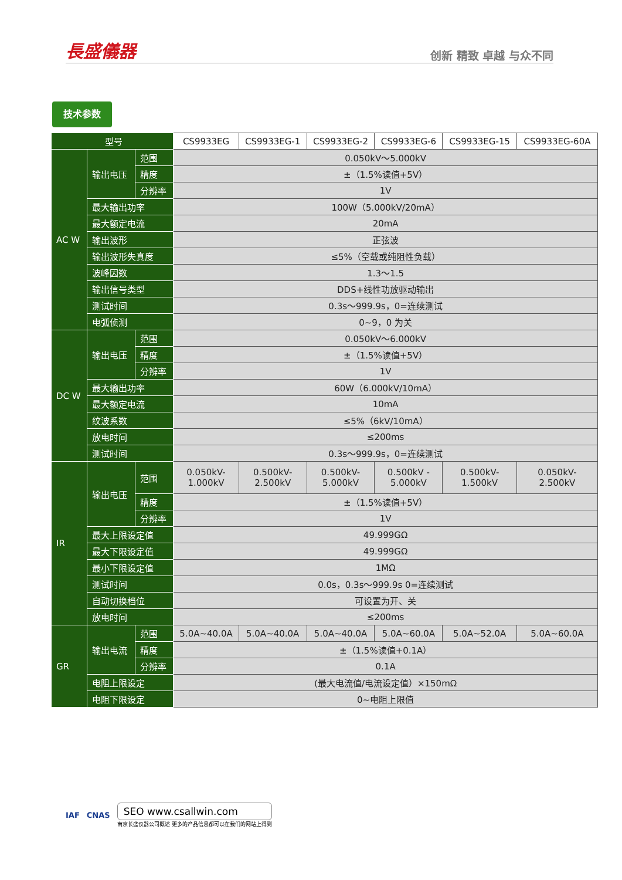長盛儀器 创新 精致 卓越 与众不同
技术参数
| 型号 | | | CS9933EG | CS9933EG-1 | CS9933EG-2 | CS9933EG-6 | CS9933EG-15 | CS9933EG-60A |
| --- | --- | --- | --- | --- | --- | --- | --- | --- |
| AC W | 输出电压 | 范围 | 0.050kV～5.000kV | | | | | |
| | | 精度 | ±（1.5%读值+5V） | | | | | |
| | | 分辨率 | 1V | | | | | |
| | 最大输出功率 | | 100W（5.000kV/20mA） | | | | | |
| | 最大额定电流 | | 20mA | | | | | |
| | 输出波形 | | 正弦波 | | | | | |
| | 输出波形失真度 | | ≤5%（空载或纯阻性负载） | | | | | |
| | 波峰因数 | | 1.3～1.5 | | | | | |
| | 输出信号类型 | | DDS+线性功放驱动输出 | | | | | |
| | 测试时间 | | 0.3s～999.9s，0=连续测试 | | | | | |
| | 电弧侦测 | | 0~9，0 为关 | | | | | |
| DC W | 输出电压 | 范围 | 0.050kV～6.000kV | | | | | |
| | | 精度 | ±（1.5%读值+5V） | | | | | |
| | | 分辨率 | 1V | | | | | |
| | 最大输出功率 | | 60W（6.000kV/10mA） | | | | | |
| | 最大额定电流 | | 10mA | | | | | |
| | 纹波系数 | | ≤5%（6kV/10mA） | | | | | |
| | 放电时间 | | ≤200ms | | | | | |
| | 测试时间 | | 0.3s～999.9s，0=连续测试 | | | | | |
| IR | 输出电压 | 范围 | 0.050kV- 1.000kV | 0.500kV- 2.500kV | 0.500kV- 5.000kV | 0.500kV - 5.000kV | 0.500kV- 1.500kV | 0.050kV- 2.500kV |
| | | 精度 | ±（1.5%读值+5V） | | | | | |
| | | 分辨率 | 1V | | | | | |
| | 最大上限设定值 | | 49.999GΩ | | | | | |
| | 最大下限设定值 | | 49.999GΩ | | | | | |
| | 最小下限设定值 | | 1MΩ | | | | | |
| | 测试时间 | | 0.0s，0.3s～999.9s 0=连续测试 | | | | | |
| | 自动切换档位 | | 可设置为开、关 | | | | | |
| | 放电时间 | | ≤200ms | | | | | |
| GR | 输出电流 | 范围 | 5.0A~40.0A | 5.0A~40.0A | 5.0A~40.0A | 5.0A~60.0A | 5.0A~52.0A | 5.0A~60.0A |
| | | 精度 | ±（1.5%读值+0.1A） | | | | | |
| | | 分辨率 | 0.1A | | | | | |
| | 电阻上限设定 | | (最大电流值/电流设定值）×150mΩ | | | | | |
| | 电阻下限设定 | | 0~电阻上限值 | | | | | |
IAF CNAS
SEO www.csallwin.com
南京长盛仪器公司概述 更多的产品信息都可以在我们的网站上得到